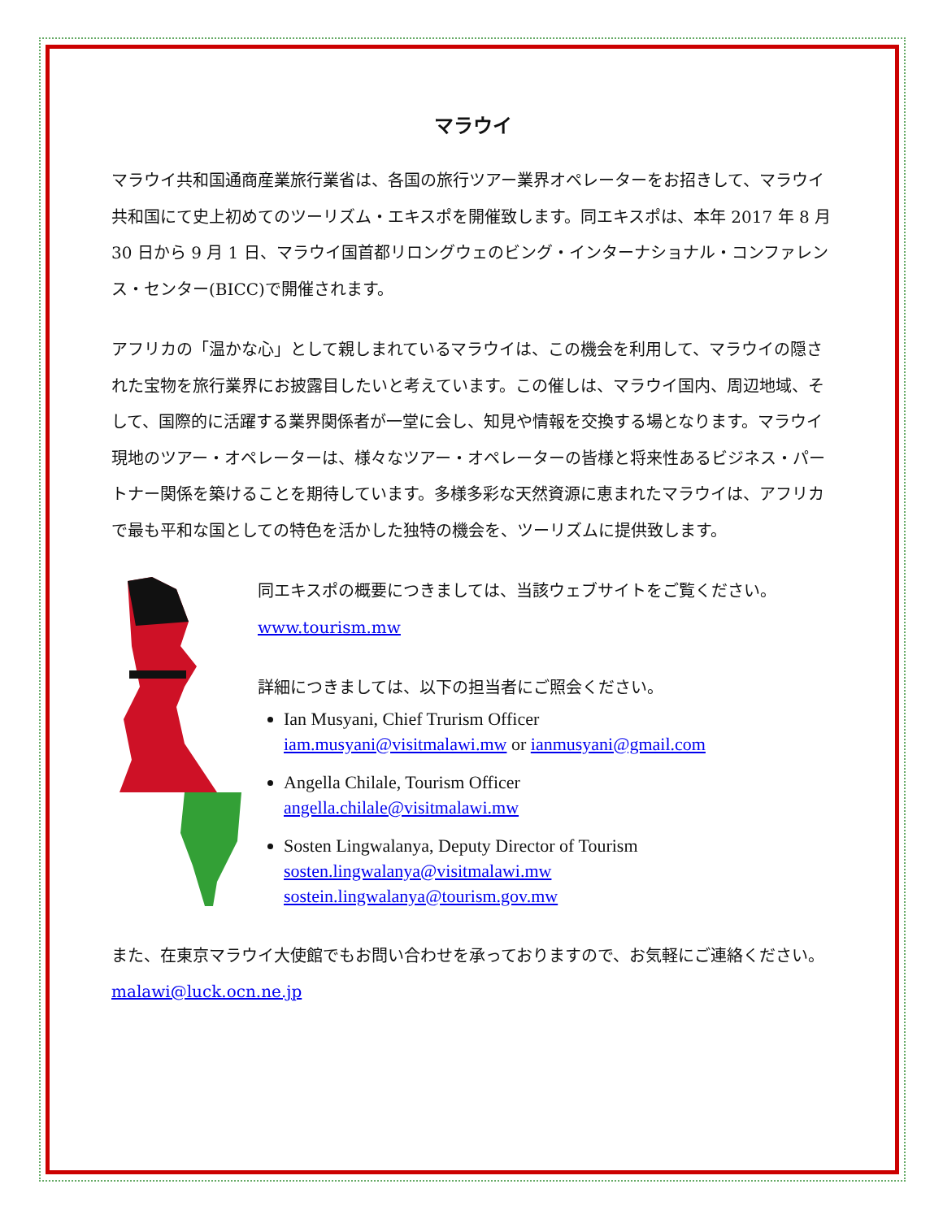マラウイ
マラウイ共和国通商産業旅行業省は、各国の旅行ツアー業界オペレーターをお招きして、マラウイ共和国にて史上初めてのツーリズム・エキスポを開催致します。同エキスポは、本年 2017 年 8 月 30 日から 9 月 1 日、マラウイ国首都リロングウェのビング・インターナショナル・コンファレンス・センター(BICC)で開催されます。
アフリカの「温かな心」として親しまれているマラウイは、この機会を利用して、マラウイの隠された宝物を旅行業界にお披露目したいと考えています。この催しは、マラウイ国内、周辺地域、そして、国際的に活躍する業界関係者が一堂に会し、知見や情報を交換する場となります。マラウイ現地のツアー・オペレーターは、様々なツアー・オペレーターの皆様と将来性あるビジネス・パートナー関係を築けることを期待しています。多様多彩な天然資源に恵まれたマラウイは、アフリカで最も平和な国としての特色を活かした独特の機会を、ツーリズムに提供致します。
同エキスポの概要につきましては、当該ウェブサイトをご覧ください。
www.tourism.mw
詳細につきましては、以下の担当者にご照会ください。
Ian Musyani, Chief Trurism Officer
iam.musyani@visitmalawi.mw or ianmusyani@gmail.com
Angella Chilale, Tourism Officer
angella.chilale@visitmalawi.mw
Sosten Lingwalanya, Deputy Director of Tourism
sosten.lingwalanya@visitmalawi.mw
sostein.lingwalanya@tourism.gov.mw
また、在東京マラウイ大使館でもお問い合わせを承っておりますので、お気軽にご連絡ください。malawi@luck.ocn.ne.jp